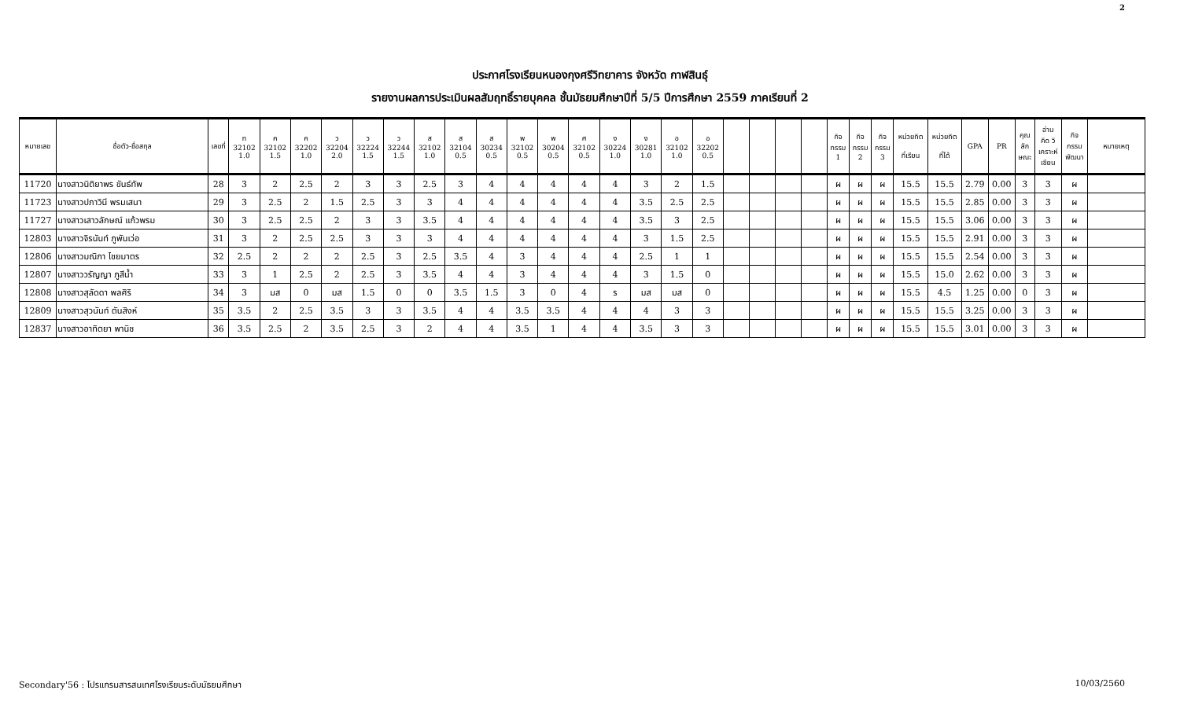2
ประกาศโรงเรียนหนองกุงศรีวิทยาคาร จังหวัด กาฬสินธุ์
รายงานผลการประเมินผลสัมฤทธิ์รายบุคคล ชั้นมัธยมศึกษาปีที่ 5/5 ปีการศึกษา 2559 ภาคเรียนที่ 2
| หมายเลข | ชื่อตัว-ชื่อสกุล | เลขที่ | ท 32102 1.0 | ค 32102 1.5 | ค 32202 1.0 | ว 32204 2.0 | ว 32224 1.5 | ว 32244 1.5 | ส 32102 1.0 | ส 32104 0.5 | ส 30234 0.5 | พ 32102 0.5 | พ 30204 0.5 | ศ 32102 0.5 | ง 30224 1.0 | ง 30281 1.0 | อ 32102 1.0 | อ 32202 0.5 | | | | | กิจ กรรม 1 | กิจ กรรม 2 | กิจ กรรม 3 | หน่วยกิต ที่เรียน | หน่วยกิต ที่ได้ | GPA | PR | คุณ ลัก ษณะ | อ่าน คิด วิ เคราะห์ เขียน | กิจ กรรม พัฒนา | หมายเหตุ |
| --- | --- | --- | --- | --- | --- | --- | --- | --- | --- | --- | --- | --- | --- | --- | --- | --- | --- | --- | --- | --- | --- | --- | --- | --- | --- | --- | --- | --- | --- | --- | --- | --- | --- |
| 11720 | นางสาวนิติยาพร ขันธ์ทัพ | 28 | 3 | 2 | 2.5 | 2 | 3 | 3 | 2.5 | 3 | 4 | 4 | 4 | 4 | 4 | 3 | 2 | 1.5 | | | | | ผ | ผ | ผ | 15.5 | 15.5 | 2.79 | 0.00 | 3 | 3 | ผ | |
| 11723 | นางสาวปภาวินี พรมเสนา | 29 | 3 | 2.5 | 2 | 1.5 | 2.5 | 3 | 3 | 4 | 4 | 4 | 4 | 4 | 4 | 3.5 | 2.5 | 2.5 | | | | | ผ | ผ | ผ | 15.5 | 15.5 | 2.85 | 0.00 | 3 | 3 | ผ | |
| 11727 | นางสาวเสาวลักษณ์ แก้วพรม | 30 | 3 | 2.5 | 2.5 | 2 | 3 | 3 | 3.5 | 4 | 4 | 4 | 4 | 4 | 4 | 3.5 | 3 | 2.5 | | | | | ผ | ผ | ผ | 15.5 | 15.5 | 3.06 | 0.00 | 3 | 3 | ผ | |
| 12803 | นางสาวจิรนันท์ ภูพันเว่อ | 31 | 3 | 2 | 2.5 | 2.5 | 3 | 3 | 3 | 4 | 4 | 4 | 4 | 4 | 4 | 3 | 1.5 | 2.5 | | | | | ผ | ผ | ผ | 15.5 | 15.5 | 2.91 | 0.00 | 3 | 3 | ผ | |
| 12806 | นางสาวมณิภา ไชยมาตร | 32 | 2.5 | 2 | 2 | 2 | 2.5 | 3 | 2.5 | 3.5 | 4 | 3 | 4 | 4 | 4 | 2.5 | 1 | 1 | | | | | ผ | ผ | ผ | 15.5 | 15.5 | 2.54 | 0.00 | 3 | 3 | ผ | |
| 12807 | นางสาววรัญญา ภูสีน้ำ | 33 | 3 | 1 | 2.5 | 2 | 2.5 | 3 | 3.5 | 4 | 4 | 3 | 4 | 4 | 4 | 3 | 1.5 | 0 | | | | | ผ | ผ | ผ | 15.5 | 15.0 | 2.62 | 0.00 | 3 | 3 | ผ | |
| 12808 | นางสาวสุลัดดา พลศิริ | 34 | 3 | มส | 0 | มส | 1.5 | 0 | 0 | 3.5 | 1.5 | 3 | 0 | 4 | ร | มส | มส | 0 | | | | | ผ | ผ | ผ | 15.5 | 4.5 | 1.25 | 0.00 | 0 | 3 | ผ | |
| 12809 | นางสาวสุวนันท์ ตันสิงห์ | 35 | 3.5 | 2 | 2.5 | 3.5 | 3 | 3 | 3.5 | 4 | 4 | 3.5 | 3.5 | 4 | 4 | 4 | 3 | 3 | | | | | ผ | ผ | ผ | 15.5 | 15.5 | 3.25 | 0.00 | 3 | 3 | ผ | |
| 12837 | นางสาวอาทิตยา พานิช | 36 | 3.5 | 2.5 | 2 | 3.5 | 2.5 | 3 | 2 | 4 | 4 | 3.5 | 1 | 4 | 4 | 3.5 | 3 | 3 | | | | | ผ | ผ | ผ | 15.5 | 15.5 | 3.01 | 0.00 | 3 | 3 | ผ | |
Secondary'56 : โปรแกรมสารสนเทศโรงเรียนระดับมัธยมศึกษา 10/03/2560